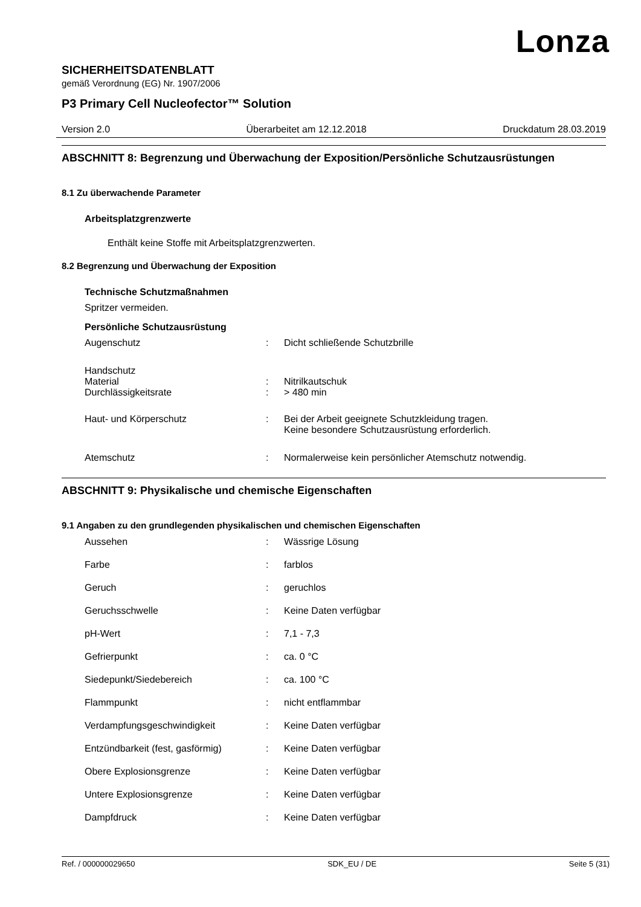Lonza
SICHERHEITSDATENBLATT
gemäß Verordnung (EG) Nr. 1907/2006
P3 Primary Cell Nucleofector™ Solution
Version 2.0 Überarbeitet am 12.12.2018 Druckdatum 28.03.2019
ABSCHNITT 8: Begrenzung und Überwachung der Exposition/Persönliche Schutzausrüstungen
8.1 Zu überwachende Parameter
Arbeitsplatzgrenzwerte
Enthält keine Stoffe mit Arbeitsplatzgrenzwerten.
8.2 Begrenzung und Überwachung der Exposition
Technische Schutzmaßnahmen
Spritzer vermeiden.
Persönliche Schutzausrüstung
Augenschutz: Dicht schließende Schutzbrille
Handschutz
Material: Nitrilkautschuk
Durchlässigkeitsrate: > 480 min
Haut- und Körperschutz: Bei der Arbeit geeignete Schutzkleidung tragen.
Keine besondere Schutzausrüstung erforderlich.
Atemschutz: Normalerweise kein persönlicher Atemschutz notwendig.
ABSCHNITT 9: Physikalische und chemische Eigenschaften
9.1 Angaben zu den grundlegenden physikalischen und chemischen Eigenschaften
Aussehen: Wässrige Lösung
Farbe: farblos
Geruch: geruchlos
Geruchsschwelle: Keine Daten verfügbar
pH-Wert: 7,1 - 7,3
Gefrierpunkt: ca. 0 °C
Siedepunkt/Siedebereich: ca. 100 °C
Flammpunkt: nicht entflammbar
Verdampfungsgeschwindigkeit: Keine Daten verfügbar
Entzündbarkeit (fest, gasförmig): Keine Daten verfügbar
Obere Explosionsgrenze: Keine Daten verfügbar
Untere Explosionsgrenze: Keine Daten verfügbar
Dampfdruck: Keine Daten verfügbar
Ref. / 000000029650 SDK_EU / DE Seite 5 (31)